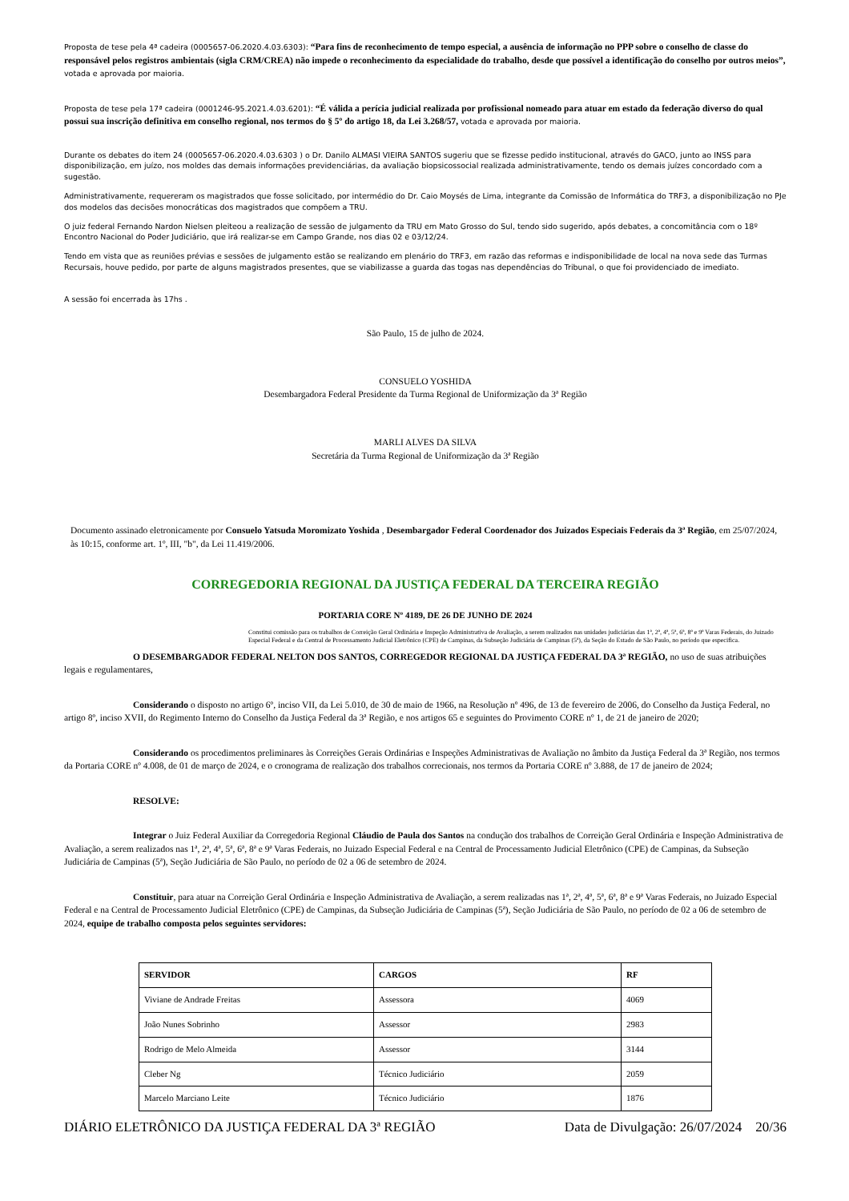Proposta de tese pela 4ª cadeira (0005657-06.2020.4.03.6303): “Para fins de reconhecimento de tempo especial, a ausência de informação no PPP sobre o conselho de classe do responsável pelos registros ambientais (sigla CRM/CREA) não impede o reconhecimento da especialidade do trabalho, desde que possível a identificação do conselho por outros meios”, votada e aprovada por maioria.
Proposta de tese pela 17ª cadeira (0001246-95.2021.4.03.6201): “É válida a perícia judicial realizada por profissional nomeado para atuar em estado da federação diverso do qual possui sua inscrição definitiva em conselho regional, nos termos do § 5º do artigo 18, da Lei 3.268/57, votada e aprovada por maioria.
Durante os debates do item 24 (0005657-06.2020.4.03.6303 ) o Dr. Danilo ALMASI VIEIRA SANTOS sugeriu que se fizesse pedido institucional, através do GACO, junto ao INSS para disponibilização, em juízo, nos moldes das demais informações previdenciárias, da avaliação biopsicossocial realizada administrativamente, tendo os demais juízes concordado com a sugestão.
Administrativamente, requereram os magistrados que fosse solicitado, por intermédio do Dr. Caio Moysés de Lima, integrante da Comissão de Informática do TRF3, a disponibilização no PJe dos modelos das decisões monocráticas dos magistrados que compõem a TRU.
O juiz federal Fernando Nardon Nielsen pleiteou a realização de sessão de julgamento da TRU em Mato Grosso do Sul, tendo sido sugerido, após debates, a concomitância com o 18º Encontro Nacional do Poder Judiciário, que irá realizar-se em Campo Grande, nos dias 02 e 03/12/24.
Tendo em vista que as reuniões prévias e sessões de julgamento estão se realizando em plenário do TRF3, em razão das reformas e indisponibilidade de local na nova sede das Turmas Recursais, houve pedido, por parte de alguns magistrados presentes, que se viabilizasse a guarda das togas nas dependências do Tribunal, o que foi providenciado de imediato.
A sessão foi encerrada às 17hs .
São Paulo, 15 de julho de 2024.
CONSUELO YOSHIDA
Desembargadora Federal Presidente da Turma Regional de Uniformização da 3ª Região
MARLI ALVES DA SILVA
Secretária da Turma Regional de Uniformização da 3ª Região
Documento assinado eletronicamente por Consuelo Yatsuda Moromizato Yoshida , Desembargador Federal Coordenador dos Juizados Especiais Federais da 3ª Região, em 25/07/2024, às 10:15, conforme art. 1º, III, "b", da Lei 11.419/2006.
CORREGEDORIA REGIONAL DA JUSTIÇA FEDERAL DA TERCEIRA REGIÃO
PORTARIA CORE Nº 4189, DE 26 DE JUNHO DE 2024
Constitui comissão para os trabalhos de Correição Geral Ordinária e Inspeção Administrativa de Avaliação, a serem realizados nas unidades judiciárias das 1ª, 2ª, 4ª, 5ª, 6ª, 8ª e 9ª Varas Federais, do Juizado Especial Federal e da Central de Processamento Judicial Eletrônico (CPE) de Campinas, da Subseção Judiciária de Campinas (5ª), da Seção do Estado de São Paulo, no período que especifica.
O DESEMBARGADOR FEDERAL NELTON DOS SANTOS, CORREGEDOR REGIONAL DA JUSTIÇA FEDERAL DA 3ª REGIÃO, no uso de suas atribuições legais e regulamentares,
Considerando o disposto no artigo 6º, inciso VII, da Lei 5.010, de 30 de maio de 1966, na Resolução nº 496, de 13 de fevereiro de 2006, do Conselho da Justiça Federal, no artigo 8º, inciso XVII, do Regimento Interno do Conselho da Justiça Federal da 3ª Região, e nos artigos 65 e seguintes do Provimento CORE nº 1, de 21 de janeiro de 2020;
Considerando os procedimentos preliminares às Correições Gerais Ordinárias e Inspeções Administrativas de Avaliação no âmbito da Justiça Federal da 3ª Região, nos termos da Portaria CORE nº 4.008, de 01 de março de 2024, e o cronograma de realização dos trabalhos correcionais, nos termos da Portaria CORE nº 3.888, de 17 de janeiro de 2024;
RESOLVE:
Integrar o Juiz Federal Auxiliar da Corregedoria Regional Cláudio de Paula dos Santos na condução dos trabalhos de Correição Geral Ordinária e Inspeção Administrativa de Avaliação, a serem realizados nas 1ª, 2ª, 4ª, 5ª, 6ª, 8ª e 9ª Varas Federais, no Juizado Especial Federal e na Central de Processamento Judicial Eletrônico (CPE) de Campinas, da Subseção Judiciária de Campinas (5ª), Seção Judiciária de São Paulo, no período de 02 a 06 de setembro de 2024.
Constituir, para atuar na Correição Geral Ordinária e Inspeção Administrativa de Avaliação, a serem realizadas nas 1ª, 2ª, 4ª, 5ª, 6ª, 8ª e 9ª Varas Federais, no Juizado Especial Federal e na Central de Processamento Judicial Eletrônico (CPE) de Campinas, da Subseção Judiciária de Campinas (5ª), Seção Judiciária de São Paulo, no período de 02 a 06 de setembro de 2024, equipe de trabalho composta pelos seguintes servidores:
| SERVIDOR | CARGOS | RF |
| --- | --- | --- |
| Viviane de Andrade Freitas | Assessora | 4069 |
| João Nunes Sobrinho | Assessor | 2983 |
| Rodrigo de Melo Almeida | Assessor | 3144 |
| Cleber Ng | Técnico Judiciário | 2059 |
| Marcelo Marciano Leite | Técnico Judiciário | 1876 |
DIÁRIO ELETRÔNICO DA JUSTIÇA FEDERAL DA 3ª REGIÃO Data de Divulgação: 26/07/2024 20/36